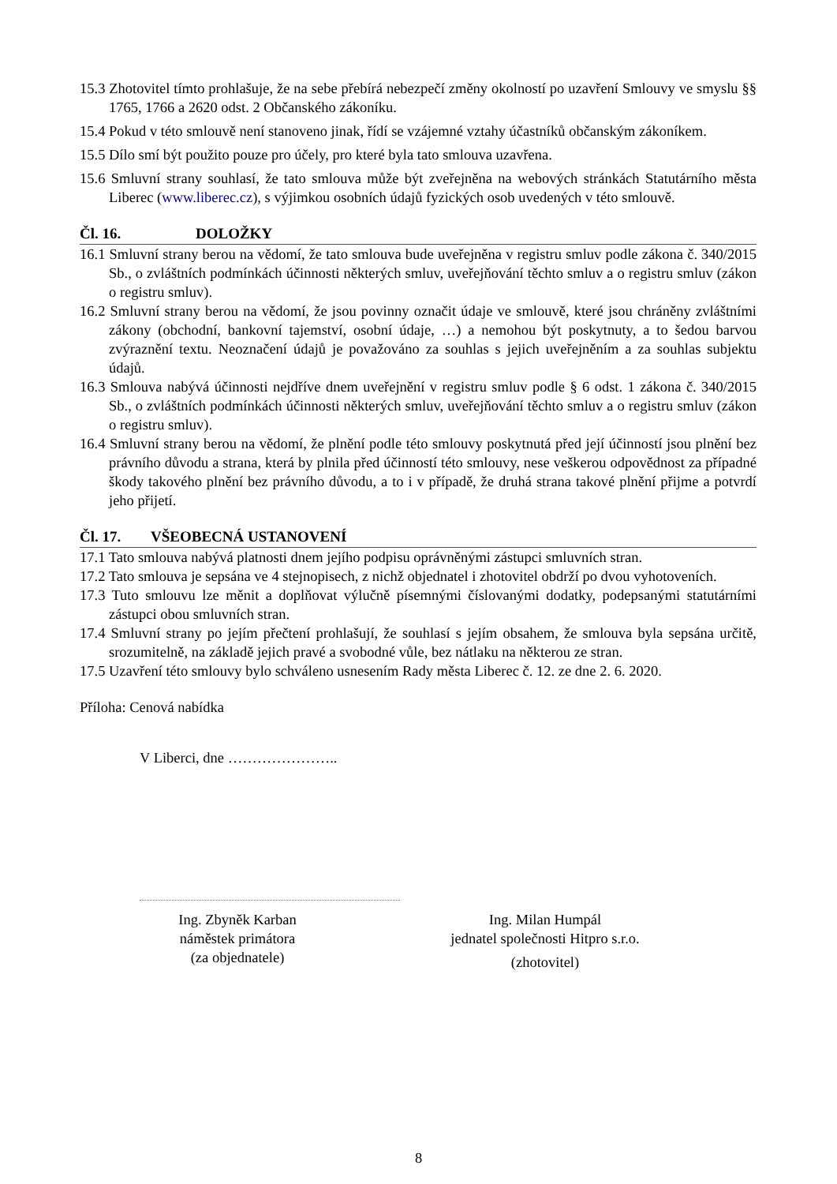15.3 Zhotovitel tímto prohlašuje, že na sebe přebírá nebezpečí změny okolností po uzavření Smlouvy ve smyslu §§ 1765, 1766 a 2620 odst. 2 Občanského zákoníku.
15.4 Pokud v této smlouvě není stanoveno jinak, řídí se vzájemné vztahy účastníků občanským zákoníkem.
15.5 Dílo smí být použito pouze pro účely, pro které byla tato smlouva uzavřena.
15.6 Smluvní strany souhlasí, že tato smlouva může být zveřejněna na webových stránkách Statutárního města Liberec (www.liberec.cz), s výjimkou osobních údajů fyzických osob uvedených v této smlouvě.
Čl. 16. DOLOŽKY
16.1 Smluvní strany berou na vědomí, že tato smlouva bude uveřejněna v registru smluv podle zákona č. 340/2015 Sb., o zvláštních podmínkách účinnosti některých smluv, uveřejňování těchto smluv a o registru smluv (zákon o registru smluv).
16.2 Smluvní strany berou na vědomí, že jsou povinny označit údaje ve smlouvě, které jsou chráněny zvláštními zákony (obchodní, bankovní tajemství, osobní údaje, …) a nemohou být poskytnuty, a to šedou barvou zvýraznění textu. Neoznačení údajů je považováno za souhlas s jejich uveřejněním a za souhlas subjektu údajů.
16.3 Smlouva nabývá účinnosti nejdříve dnem uveřejnění v registru smluv podle § 6 odst. 1 zákona č. 340/2015 Sb., o zvláštních podmínkách účinnosti některých smluv, uveřejňování těchto smluv a o registru smluv (zákon o registru smluv).
16.4 Smluvní strany berou na vědomí, že plnění podle této smlouvy poskytnutá před její účinností jsou plnění bez právního důvodu a strana, která by plnila před účinností této smlouvy, nese veškerou odpovědnost za případné škody takového plnění bez právního důvodu, a to i v případě, že druhá strana takové plnění přijme a potvrdí jeho přijetí.
Čl. 17. VŠEOBECNÁ USTANOVENÍ
17.1 Tato smlouva nabývá platnosti dnem jejího podpisu oprávněnými zástupci smluvních stran.
17.2 Tato smlouva je sepsána ve 4 stejnopisech, z nichž objednatel i zhotovitel obdrží po dvou vyhotoveních.
17.3 Tuto smlouvu lze měnit a doplňovat výlučně písemnými číslovanými dodatky, podepsanými statutárními zástupci obou smluvních stran.
17.4 Smluvní strany po jejím přečtení prohlašují, že souhlasí s jejím obsahem, že smlouva byla sepsána určitě, srozumitelně, na základě jejich pravé a svobodné vůle, bez nátlaku na některou ze stran.
17.5 Uzavření této smlouvy bylo schváleno usnesením Rady města Liberec č. 12. ze dne 2. 6. 2020.
Příloha: Cenová nabídka
V Liberci, dne …………………..
Ing. Zbyněk Karban
náměstek primátora
(za objednatele)
Ing. Milan Humpál
jednatel společnosti Hitpro s.r.o.
(zhotovitel)
8